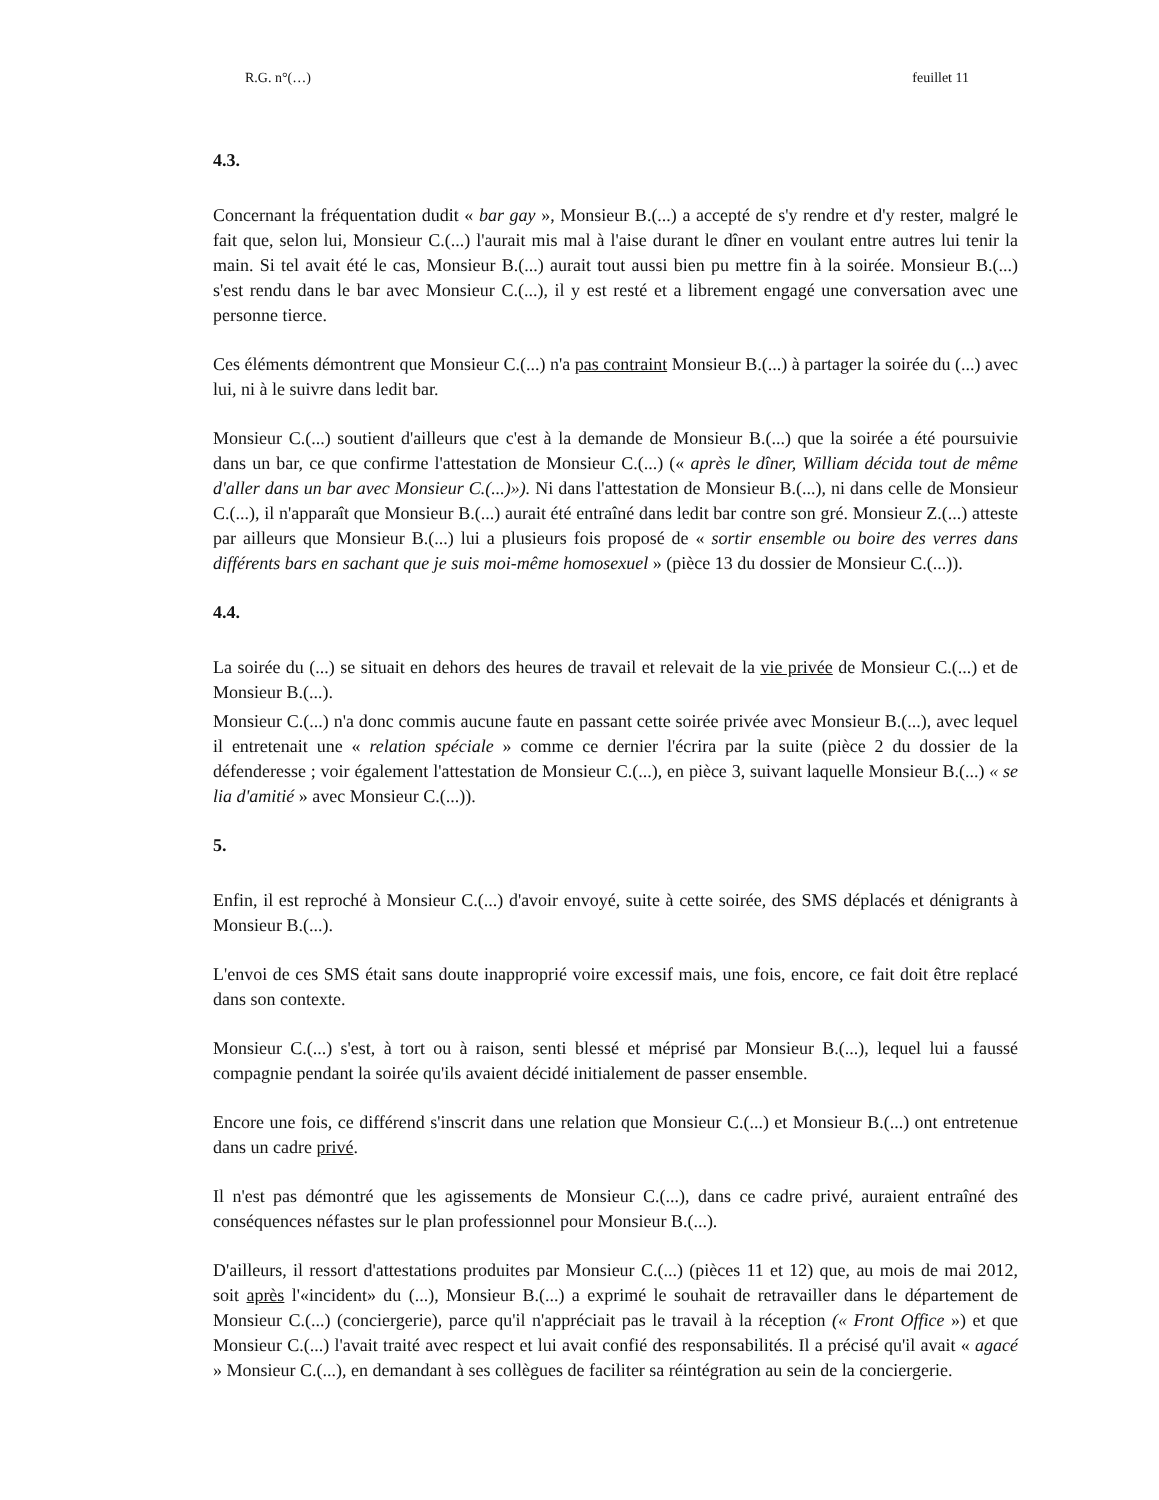R.G. n°(…) feuillet 11
4.3.
Concernant la fréquentation dudit « bar gay », Monsieur B.(...) a accepté de s'y rendre et d'y rester, malgré le fait que, selon lui, Monsieur C.(...) l'aurait mis mal à l'aise durant le dîner en voulant entre autres lui tenir la main. Si tel avait été le cas, Monsieur B.(...) aurait tout aussi bien pu mettre fin à la soirée. Monsieur B.(...) s'est rendu dans le bar avec Monsieur C.(...), il y est resté et a librement engagé une conversation avec une personne tierce.
Ces éléments démontrent que Monsieur C.(...) n'a pas contraint Monsieur B.(...) à partager la soirée du (...) avec lui, ni à le suivre dans ledit bar.
Monsieur C.(...) soutient d'ailleurs que c'est à la demande de Monsieur B.(...) que la soirée a été poursuivie dans un bar, ce que confirme l'attestation de Monsieur C.(...) (« après le dîner, William décida tout de même d'aller dans un bar avec Monsieur C.(...)»). Ni dans l'attestation de Monsieur B.(...), ni dans celle de Monsieur C.(...), il n'apparaît que Monsieur B.(...) aurait été entraîné dans ledit bar contre son gré. Monsieur Z.(...) atteste par ailleurs que Monsieur B.(...) lui a plusieurs fois proposé de « sortir ensemble ou boire des verres dans différents bars en sachant que je suis moi-même homosexuel » (pièce 13 du dossier de Monsieur C.(...)).
4.4.
La soirée du (...) se situait en dehors des heures de travail et relevait de la vie privée de Monsieur C.(...) et de Monsieur B.(...).
Monsieur C.(...) n'a donc commis aucune faute en passant cette soirée privée avec Monsieur B.(...), avec lequel il entretenait une « relation spéciale » comme ce dernier l'écrira par la suite (pièce 2 du dossier de la défenderesse ; voir également l'attestation de Monsieur C.(...), en pièce 3, suivant laquelle Monsieur B.(...) « se lia d'amitié » avec Monsieur C.(...)).
5.
Enfin, il est reproché à Monsieur C.(...) d'avoir envoyé, suite à cette soirée, des SMS déplacés et dénigrants à Monsieur B.(...).
L'envoi de ces SMS était sans doute inapproprié voire excessif mais, une fois, encore, ce fait doit être replacé dans son contexte.
Monsieur C.(...) s'est, à tort ou à raison, senti blessé et méprisé par Monsieur B.(...), lequel lui a faussé compagnie pendant la soirée qu'ils avaient décidé initialement de passer ensemble.
Encore une fois, ce différend s'inscrit dans une relation que Monsieur C.(...) et Monsieur B.(...) ont entretenue dans un cadre privé.
Il n'est pas démontré que les agissements de Monsieur C.(...), dans ce cadre privé, auraient entraîné des conséquences néfastes sur le plan professionnel pour Monsieur B.(...).
D'ailleurs, il ressort d'attestations produites par Monsieur C.(...) (pièces 11 et 12) que, au mois de mai 2012, soit après l'«incident» du (...), Monsieur B.(...) a exprimé le souhait de retravailler dans le département de Monsieur C.(...) (conciergerie), parce qu'il n'appréciait pas le travail à la réception (« Front Office ») et que Monsieur C.(...) l'avait traité avec respect et lui avait confié des responsabilités. Il a précisé qu'il avait « agacé » Monsieur C.(...), en demandant à ses collègues de faciliter sa réintégration au sein de la conciergerie.